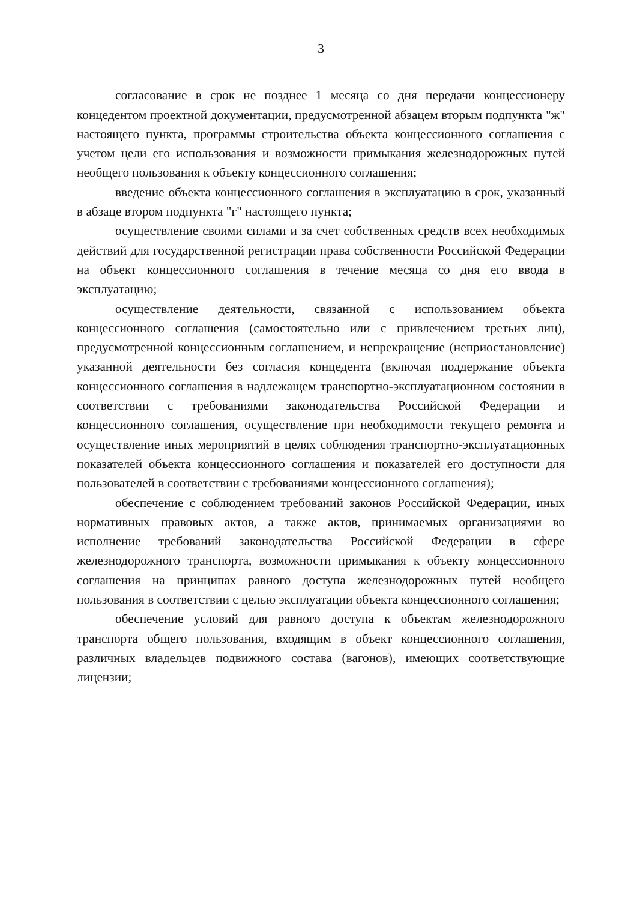3
согласование в срок не позднее 1 месяца со дня передачи концессионеру концедентом проектной документации, предусмотренной абзацем вторым подпункта "ж" настоящего пункта, программы строительства объекта концессионного соглашения с учетом цели его использования и возможности примыкания железнодорожных путей необщего пользования к объекту концессионного соглашения;
введение объекта концессионного соглашения в эксплуатацию в срок, указанный в абзаце втором подпункта "г" настоящего пункта;
осуществление своими силами и за счет собственных средств всех необходимых действий для государственной регистрации права собственности Российской Федерации на объект концессионного соглашения в течение месяца со дня его ввода в эксплуатацию;
осуществление деятельности, связанной с использованием объекта концессионного соглашения (самостоятельно или с привлечением третьих лиц), предусмотренной концессионным соглашением, и непрекращение (неприостановление) указанной деятельности без согласия концедента (включая поддержание объекта концессионного соглашения в надлежащем транспортно-эксплуатационном состоянии в соответствии с требованиями законодательства Российской Федерации и концессионного соглашения, осуществление при необходимости текущего ремонта и осуществление иных мероприятий в целях соблюдения транспортно-эксплуатационных показателей объекта концессионного соглашения и показателей его доступности для пользователей в соответствии с требованиями концессионного соглашения);
обеспечение с соблюдением требований законов Российской Федерации, иных нормативных правовых актов, а также актов, принимаемых организациями во исполнение требований законодательства Российской Федерации в сфере железнодорожного транспорта, возможности примыкания к объекту концессионного соглашения на принципах равного доступа железнодорожных путей необщего пользования в соответствии с целью эксплуатации объекта концессионного соглашения;
обеспечение условий для равного доступа к объектам железнодорожного транспорта общего пользования, входящим в объект концессионного соглашения, различных владельцев подвижного состава (вагонов), имеющих соответствующие лицензии;